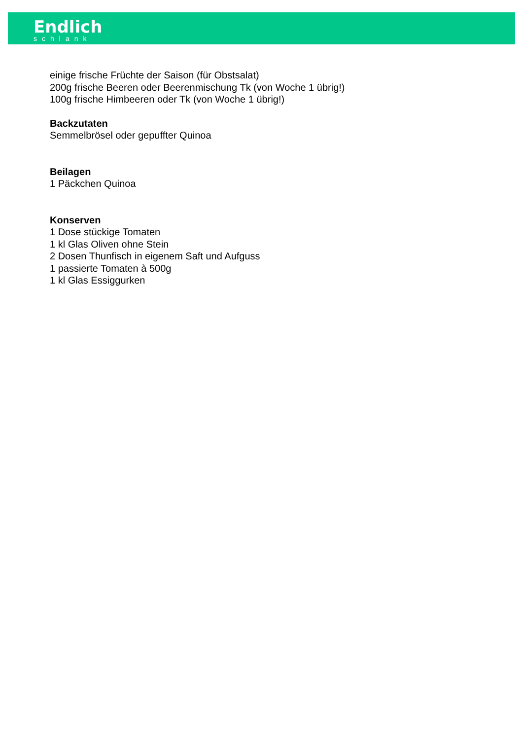Endlich
schlank
einige frische Früchte der Saison (für Obstsalat)
200g frische Beeren oder Beerenmischung Tk (von Woche 1 übrig!)
100g frische Himbeeren oder Tk (von Woche 1 übrig!)
Backzutaten
Semmelbrösel oder gepuffter Quinoa
Beilagen
1 Päckchen Quinoa
Konserven
1 Dose stückige Tomaten
1 kl Glas Oliven ohne Stein
2 Dosen Thunfisch in eigenem Saft und Aufguss
1 passierte Tomaten à 500g
1 kl Glas Essiggurken